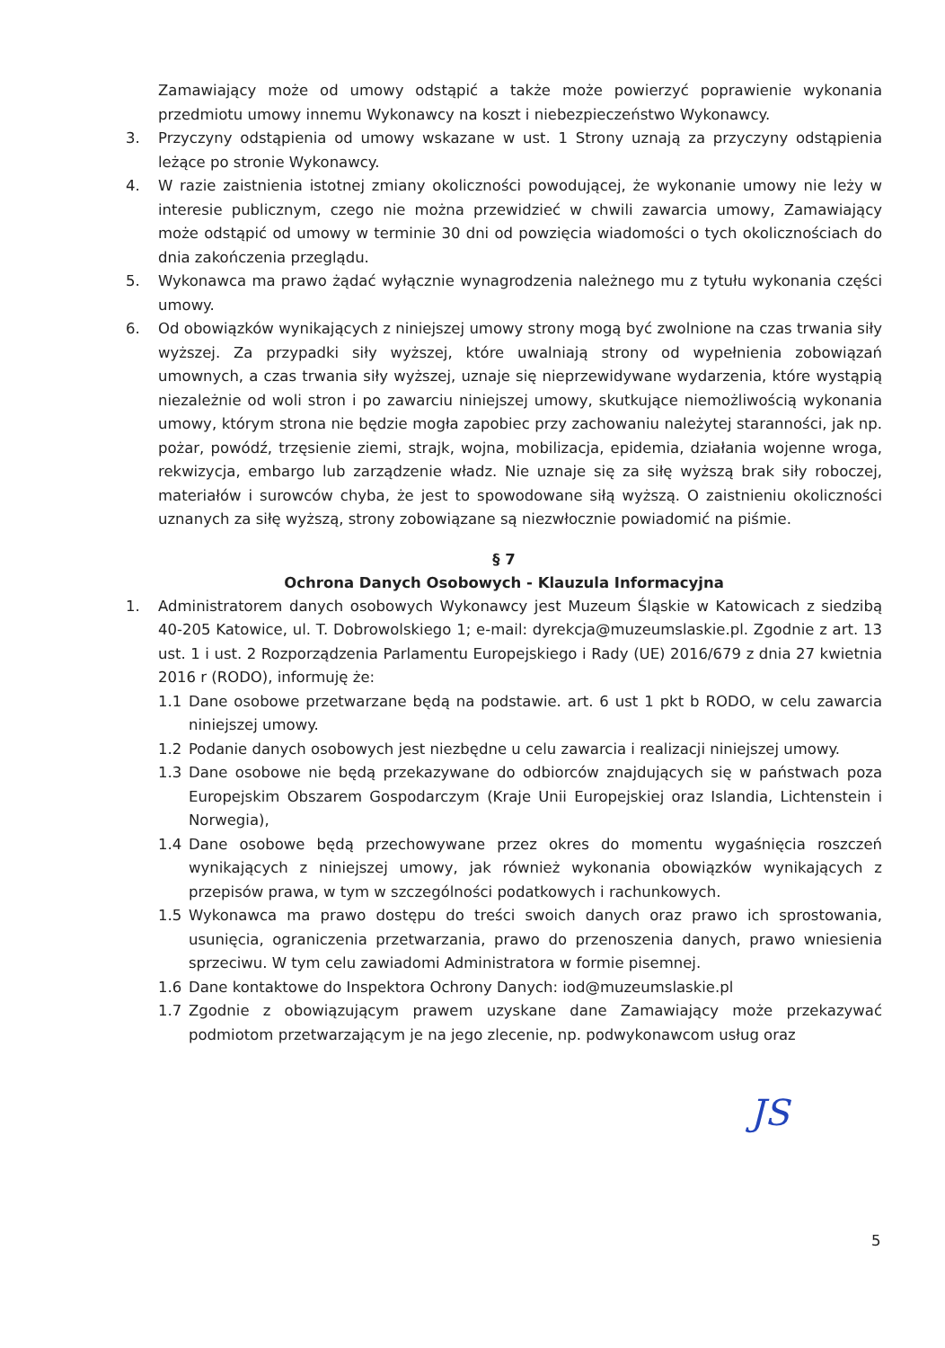Zamawiający może od umowy odstąpić a także może powierzyć poprawienie wykonania przedmiotu umowy innemu Wykonawcy na koszt i niebezpieczeństwo Wykonawcy.
3. Przyczyny odstąpienia od umowy wskazane w ust. 1 Strony uznają za przyczyny odstąpienia leżące po stronie Wykonawcy.
4. W razie zaistnienia istotnej zmiany okoliczności powodującej, że wykonanie umowy nie leży w interesie publicznym, czego nie można przewidzieć w chwili zawarcia umowy, Zamawiający może odstąpić od umowy w terminie 30 dni od powzięcia wiadomości o tych okolicznościach do dnia zakończenia przeglądu.
5. Wykonawca ma prawo żądać wyłącznie wynagrodzenia należnego mu z tytułu wykonania części umowy.
6. Od obowiązków wynikających z niniejszej umowy strony mogą być zwolnione na czas trwania siły wyższej. Za przypadki siły wyższej, które uwalniają strony od wypełnienia zobowiązań umownych, a czas trwania siły wyższej, uznaje się nieprzewidywane wydarzenia, które wystąpią niezależnie od woli stron i po zawarciu niniejszej umowy, skutkujące niemożliwością wykonania umowy, którym strona nie będzie mogła zapobiec przy zachowaniu należytej staranności, jak np. pożar, powódź, trzęsienie ziemi, strajk, wojna, mobilizacja, epidemia, działania wojenne wroga, rekwizycja, embargo lub zarządzenie władz. Nie uznaje się za siłę wyższą brak siły roboczej, materiałów i surowców chyba, że jest to spowodowane siłą wyższą. O zaistnieniu okoliczności uznanych za siłę wyższą, strony zobowiązane są niezwłocznie powiadomić na piśmie.
§ 7
Ochrona Danych Osobowych - Klauzula Informacyjna
1. Administratorem danych osobowych Wykonawcy jest Muzeum Śląskie w Katowicach z siedzibą 40-205 Katowice, ul. T. Dobrowolskiego 1; e-mail: dyrekcja@muzeumslaskie.pl. Zgodnie z art. 13 ust. 1 i ust. 2 Rozporządzenia Parlamentu Europejskiego i Rady (UE) 2016/679 z dnia 27 kwietnia 2016 r (RODO), informuję że:
1.1 Dane osobowe przetwarzane będą na podstawie. art. 6 ust 1 pkt b RODO, w celu zawarcia niniejszej umowy.
1.2 Podanie danych osobowych jest niezbędne u celu zawarcia i realizacji niniejszej umowy.
1.3 Dane osobowe nie będą przekazywane do odbiorców znajdujących się w państwach poza Europejskim Obszarem Gospodarczym (Kraje Unii Europejskiej oraz Islandia, Lichtenstein i Norwegia),
1.4 Dane osobowe będą przechowywane przez okres do momentu wygaśnięcia roszczeń wynikających z niniejszej umowy, jak również wykonania obowiązków wynikających z przepisów prawa, w tym w szczególności podatkowych i rachunkowych.
1.5 Wykonawca ma prawo dostępu do treści swoich danych oraz prawo ich sprostowania, usunięcia, ograniczenia przetwarzania, prawo do przenoszenia danych, prawo wniesienia sprzeciwu. W tym celu zawiadomi Administratora w formie pisemnej.
1.6 Dane kontaktowe do Inspektora Ochrony Danych: iod@muzeumslaskie.pl
1.7 Zgodnie z obowiązującym prawem uzyskane dane Zamawiający może przekazywać podmiotom przetwarzającym je na jego zlecenie, np. podwykonawcom usług oraz
JS
5